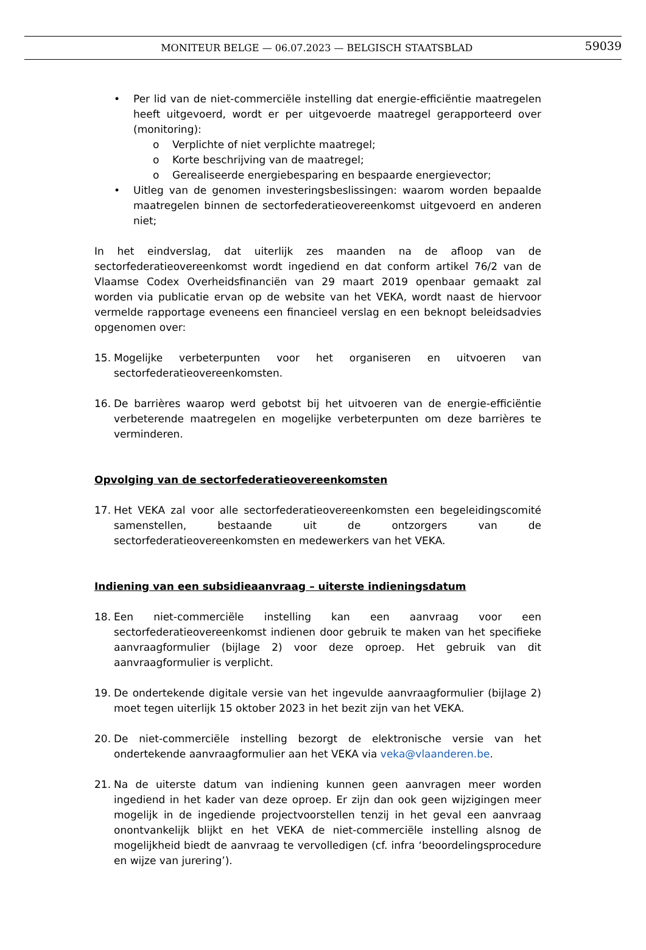MONITEUR BELGE — 06.07.2023 — BELGISCH STAATSBLAD 59039
• Per lid van de niet-commerciële instelling dat energie-efficiëntie maatregelen heeft uitgevoerd, wordt er per uitgevoerde maatregel gerapporteerd over (monitoring):
o Verplichte of niet verplichte maatregel;
o Korte beschrijving van de maatregel;
o Gerealiseerde energiebesparing en bespaarde energievector;
• Uitleg van de genomen investeringsbeslissingen: waarom worden bepaalde maatregelen binnen de sectorfederatieovereenkomst uitgevoerd en anderen niet;
In het eindverslag, dat uiterlijk zes maanden na de afloop van de sectorfederatieovereenkomst wordt ingediend en dat conform artikel 76/2 van de Vlaamse Codex Overheidsfinanciën van 29 maart 2019 openbaar gemaakt zal worden via publicatie ervan op de website van het VEKA, wordt naast de hiervoor vermelde rapportage eveneens een financieel verslag en een beknopt beleidsadvies opgenomen over:
15. Mogelijke verbeterpunten voor het organiseren en uitvoeren van sectorfederatieovereenkomsten.
16. De barrières waarop werd gebotst bij het uitvoeren van de energie-efficiëntie verbeterende maatregelen en mogelijke verbeterpunten om deze barrières te verminderen.
Opvolging van de sectorfederatieovereenkomsten
17. Het VEKA zal voor alle sectorfederatieovereenkomsten een begeleidingscomité samenstellen, bestaande uit de ontzorgers van de sectorfederatieovereenkomsten en medewerkers van het VEKA.
Indiening van een subsidieaanvraag – uiterste indieningsdatum
18. Een niet-commerciële instelling kan een aanvraag voor een sectorfederatieovereenkomst indienen door gebruik te maken van het specifieke aanvraagformulier (bijlage 2) voor deze oproep. Het gebruik van dit aanvraagformulier is verplicht.
19. De ondertekende digitale versie van het ingevulde aanvraagformulier (bijlage 2) moet tegen uiterlijk 15 oktober 2023 in het bezit zijn van het VEKA.
20. De niet-commerciële instelling bezorgt de elektronische versie van het ondertekende aanvraagformulier aan het VEKA via veka@vlaanderen.be.
21. Na de uiterste datum van indiening kunnen geen aanvragen meer worden ingediend in het kader van deze oproep. Er zijn dan ook geen wijzigingen meer mogelijk in de ingediende projectvoorstellen tenzij in het geval een aanvraag onontvankelijk blijkt en het VEKA de niet-commerciële instelling alsnog de mogelijkheid biedt de aanvraag te vervolledigen (cf. infra ‘beoordelingsprocedure en wijze van jurering’).